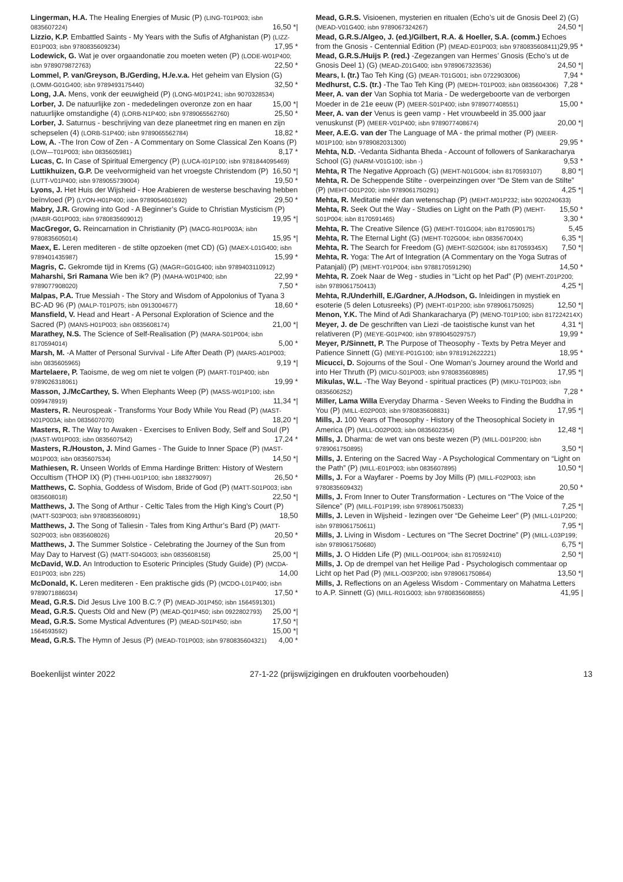Lingerman, H.A. The Healing Energies of Music (P) (LING-T01P003; isbn 0835607224) 16,50 *|
Lizzio, K.P. Embattled Saints - My Years with the Sufis of Afghanistan (P) (LIZZ-E01P003; isbn 9780835609234) 17,95 *
Lodewick, G. Wat je over orgaandonatie zou moeten weten (P) (LODE-W01P400; isbn 9789079872763) 22,50 *
Lommel, P. van/Greyson, B./Gerding, H./e.v.a. Het geheim van Elysion (G) (LOMM-G01G400; isbn 9789493175440) 32,50 *
Long, J.A. Mens, vonk der eeuwigheid (P) (LONG-M01P241; isbn 9070328534) 15,00 *|
Lorber, J. De natuurlijke zon - mededelingen overonze zon en haar natuurlijke omstandighe (4) (LORB-N1P400; isbn 9789065562760) 25,50 *
Lorber, J. Saturnus - beschrijving van deze planeetmet ring en manen en zijn schepselen (4) (LORB-S1P400; isbn 9789065562784) 18,82 *
Low, A. -The Iron Cow of Zen - A Commentary on Some Classical Zen Koans (P) (LOW—T01P003; isbn 0835605981) 8,17 *
Lucas, C. In Case of Spiritual Emergency (P) (LUCA-I01P100; isbn 9781844095469) 16,50 *|
Luttikhuizen, G.P. De veelvormigheid van het vroegste Christendom (P) (LUTT-V01P400; isbn 9789055739004) 19,50 *
Lyons, J. Het Huis der Wijsheid - Hoe Arabieren de westerse beschaving hebben beïnvloed (P) (LYON-H01P400; isbn 9789054601692) 29,50 *
Mabry, J.R. Growing into God - A Beginner’s Guide to Christian Mysticism (P) (MABR-G01P003; isbn 9780835609012) 19,95 *|
MacGregor, G. Reincarnation in Christianity (P) (MACG-R01P003A; isbn 9780835605014) 15,95 *|
Maex, E. Leren mediteren - de stilte opzoeken (met CD) (G) (MAEX-L01G400; isbn 9789401435987) 15,99 *
Magris, C. Gekromde tijd in Krems (G) (MAGR=G01G400; isbn 9789403110912) 22,99 *
Maharshi, Sri Ramana Wie ben ik? (P) (MAHA-W01P400; isbn 9789077908020) 7,50 *
Malpas, P.A. True Messiah - The Story and Wisdom of Appolonius of Tyana 3 BC-AD 96 (P) (MALP-T01P075; isbn 0913004677) 18,60 *
Mansfield, V. Head and Heart - A Personal Exploration of Science and the Sacred (P) (MANS-H01P003; isbn 0835608174) 21,00 *|
Marathey, N.S. The Science of Self-Realisation (P) (MARA-S01P004; isbn 8170594014) 5,00 *
Marsh, M. -A Matter of Personal Survival - Life After Death (P) (MARS-A01P003; isbn 0835605965) 9,19 *|
Martelaere, P. Taoisme, de weg om niet te volgen (P) (MART-T01P400; isbn 9789026318061) 19,99 *
Masson, J./McCarthey, S. When Elephants Weep (P) (MASS-W01P100; isbn 0099478919) 11,34 *|
Masters, R. Neurospeak - Transforms Your Body While You Read (P) (MAST-N01P003A; isbn 0835607070) 18,20 *|
Masters, R. The Way to Awaken - Exercises to Enliven Body, Self and Soul (P) (MAST-W01P003; isbn 0835607542) 17,24 *
Masters, R./Houston, J. Mind Games - The Guide to Inner Space (P) (MAST-M01P003; isbn 0835607534) 14,50 *|
Mathiesen, R. Unseen Worlds of Emma Hardinge Britten: History of Western Occultism (THOP IX) (P) (THHI-U01P100; isbn 1883279097) 26,50 *
Matthews, C. Sophia, Goddess of Wisdom, Bride of God (P) (MATT-S01P003; isbn 0835608018) 22,50 *|
Matthews, J. The Song of Arthur - Celtic Tales from the High King’s Court (P) (MATT-S03P003; isbn 9780835608091) 18,50
Matthews, J. The Song of Taliesin - Tales from King Arthur’s Bard (P) (MATT-S02P003; isbn 0835608026) 20,50 *
Matthews, J. The Summer Solstice - Celebrating the Journey of the Sun from May Day to Harvest (G) (MATT-S04G003; isbn 0835608158) 25,00 *|
McDavid, W.D. An Introduction to Esoteric Principles (Study Guide) (P) (MCDA-E01P003; isbn 225) 14,00
McDonald, K. Leren mediteren - Een praktische gids (P) (MCDO-L01P400; isbn 9789071886034) 17,50 *
Mead, G.R.S. Did Jesus Live 100 B.C.? (P) (MEAD-J01P450; isbn 1564591301) 25,00 *|
Mead, G.R.S. Quests Old and New (P) (MEAD-Q01P450; isbn 0922802793) 17,50 *|
Mead, G.R.S. Some Mystical Adventures (P) (MEAD-S01P450; isbn 1564593592) 15,00 *|
Mead, G.R.S. The Hymn of Jesus (P) (MEAD-T01P003; isbn 9780835604321) 4,00 *
Mead, G.R.S. Visioenen, mysterien en ritualen (Echo’s uit de Gnosis Deel 2) (G) (MEAD-V01G400; isbn 9789067324267) 24,50 *|
Mead, G.R.S./Algeo, J. (ed.)/Gilbert, R.A. & Hoeller, S.A. (comm.) Echoes from the Gnosis - Centennial Edition (P) (MEAD-E01P003; isbn 9780835608411) 29,95 *
Mead, G.R.S./Huijs P. (red.) -Zegezangen van Hermes’ Gnosis (Echo’s ut de Gnosis Deel 1) (G) (MEAD-Z01G400; isbn 9789067323536) 24,50 *|
Mears, I. (tr.) Tao Teh King (G) (MEAR-T01G001; isbn 0722903006) 7,94 *
Medhurst, C.S. (tr.) -The Tao Teh King (P) (MEDH-T01P003; isbn 0835604306) 7,28 *
Meer, A. van der Van Sophia tot Maria - De wedergeboorte van de verborgen Moeder in de 21e eeuw (P) (MEER-S01P400; isbn 9789077408551) 15,00 *
Meer, A. van der Venus is geen vamp - Het vrouwbeeld in 35.000 jaar venuskunst (P) (MEER-V01P400; isbn 9789077408674) 20,00 *|
Meer, A.E.G. van der The Language of MA - the primal mother (P) (MEER-M01P100; isbn 9789082031300) 29,95 *
Mehta, N.D. -Vedanta Sidhanta Bheda - Account of followers of Sankaracharya School (G) (NARM-V01G100; isbn -) 9,53 *
Mehta, R The Negative Approach (G) (MEHT-N01G004; isbn 8170593107) 8,80 *|
Mehta, R. De Scheppende Stilte - overpeinzingen over “De Stem van de Stilte” (P) (MEHT-D01P200; isbn 9789061750291) 4,25 *|
Mehta, R. Meditatie méér dan wetenschap (P) (MEHT-M01P232; isbn 9020240633) 15,50 *
Mehta, R. Seek Out the Way - Studies on Light on the Path (P) (MEHT-S01P004; isbn 8170591465) 3,30 *
Mehta, R. The Creative Silence (G) (MEHT-T01G004; isbn 8170590175) 5,45
Mehta, R. The Eternal Light (G) (MEHT-T02G004; isbn 083567004X) 6,35 *|
Mehta, R. The Search for Freedom (G) (MEHT-S02G004; isbn 817059345X) 7,50 *|
Mehta, R. Yoga: The Art of Integration (A Commentary on the Yoga Sutras of Patanjali) (P) (MEHT-Y01P004; isbn 9788170591290) 14,50 *
Mehta, R. Zoek Naar de Weg - studies in “Licht op het Pad” (P) (MEHT-Z01P200; isbn 9789061750413) 4,25 *|
Mehta, R./Underhill, E./Gardner, A./Hodson, G. Inleidingen in mystiek en esoterie (5 delen Lotusreeks) (P) (MEHT-I01P200; isbn 9789061750925) 12,50 *|
Menon, Y.K. The Mind of Adi Shankaracharya (P) (MENO-T01P100; isbn 817224214X) 4,31 *|
Meyer, J. de De geschriften van Liezi -de taoistische kunst van het relativeren (P) (MEYE-G01P400; isbn 9789045029757) 19,99 *
Meyer, P./Sinnett, P. The Purpose of Theosophy - Texts by Petra Meyer and Patience Sinnett (G) (MEYE-P01G100; isbn 9781912622221) 18,95 *
Micucci, D. Sojourns of the Soul - One Woman’s Journey around the World and into Her Thruth (P) (MICU-S01P003; isbn 9780835608985) 17,95 *|
Mikulas, W.L. -The Way Beyond - spiritual practices (P) (MIKU-T01P003; isbn 0835606252) 7,28 *
Miller, Lama Willa Everyday Dharma - Seven Weeks to Finding the Buddha in You (P) (MILL-E02P003; isbn 9780835608831) 17,95 *|
Mills, J. 100 Years of Theosophy - History of the Theosophical Society in America (P) (MILL-O02P003; isbn 0835602354) 12,48 *|
Mills, J. Dharma: de wet van ons beste wezen (P) (MILL-D01P200; isbn 9789061750895) 3,50 *|
Mills, J. Entering on the Sacred Way - A Psychological Commentary on “Light on the Path” (P) (MILL-E01P003; isbn 0835607895) 10,50 *|
Mills, J. For a Wayfarer - Poems by Joy Mills (P) (MILL-F02P003; isbn 9780835609432) 20,50 *
Mills, J. From Inner to Outer Transformation - Lectures on “The Voice of the Silence” (P) (MILL-F01P199; isbn 9789061750833) 7,25 *|
Mills, J. Leven in Wijsheid - lezingen over “De Geheime Leer” (P) (MILL-L01P200; isbn 9789061750611) 7,95 *|
Mills, J. Living in Wisdom - Lectures on “The Secret Doctrine” (P) (MILL-L03P199; isbn 9789061750680) 6,75 *|
Mills, J. O Hidden Life (P) (MILL-O01P004; isbn 8170592410) 2,50 *|
Mills, J. Op de drempel van het Heilige Pad - Psychologisch commentaar op Licht op het Pad (P) (MILL-O03P200; isbn 9789061750864) 13,50 *|
Mills, J. Reflections on an Ageless Wisdom - Commentary on Mahatma Letters to A.P. Sinnett (G) (MILL-R01G003; isbn 9780835608855) 41,95 |
Boekenlijst winter 2022 27-1-22 (prijswijzigingen en drukfouten voorbehouden) 13